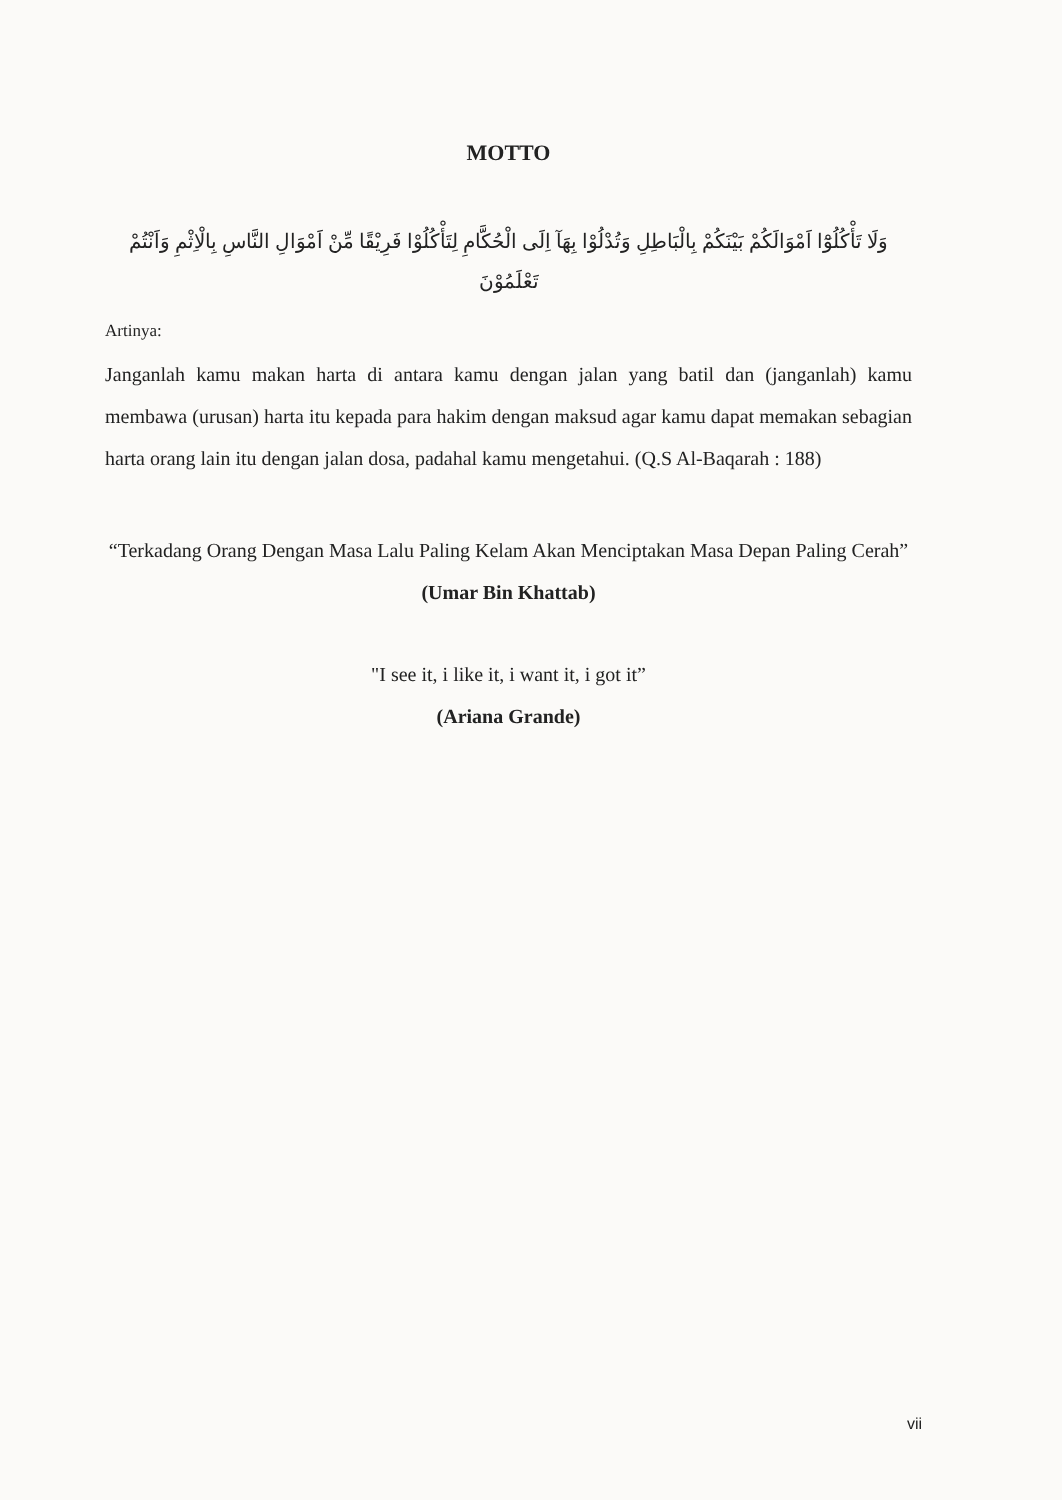MOTTO
وَلَا تَأْكُلُوْٓا اَمْوَالَكُمْ بَيْنَكُمْ بِالْبَاطِلِ وَتُدْلُوْا بِهَآ اِلَى الْحُكَّامِ لِتَأْكُلُوْا فَرِيْقًا مِّنْ اَمْوَالِ النَّاسِ بِالْاِثْمِ وَاَنْتُمْ تَعْلَمُوْنَ
Artinya:
Janganlah kamu makan harta di antara kamu dengan jalan yang batil dan (janganlah) kamu membawa (urusan) harta itu kepada para hakim dengan maksud agar kamu dapat memakan sebagian harta orang lain itu dengan jalan dosa, padahal kamu mengetahui. (Q.S Al-Baqarah : 188)
“Terkadang Orang Dengan Masa Lalu Paling Kelam Akan Menciptakan Masa Depan Paling Cerah”
(Umar Bin Khattab)
"I see it, i like it, i want it, i got it”
(Ariana Grande)
vii